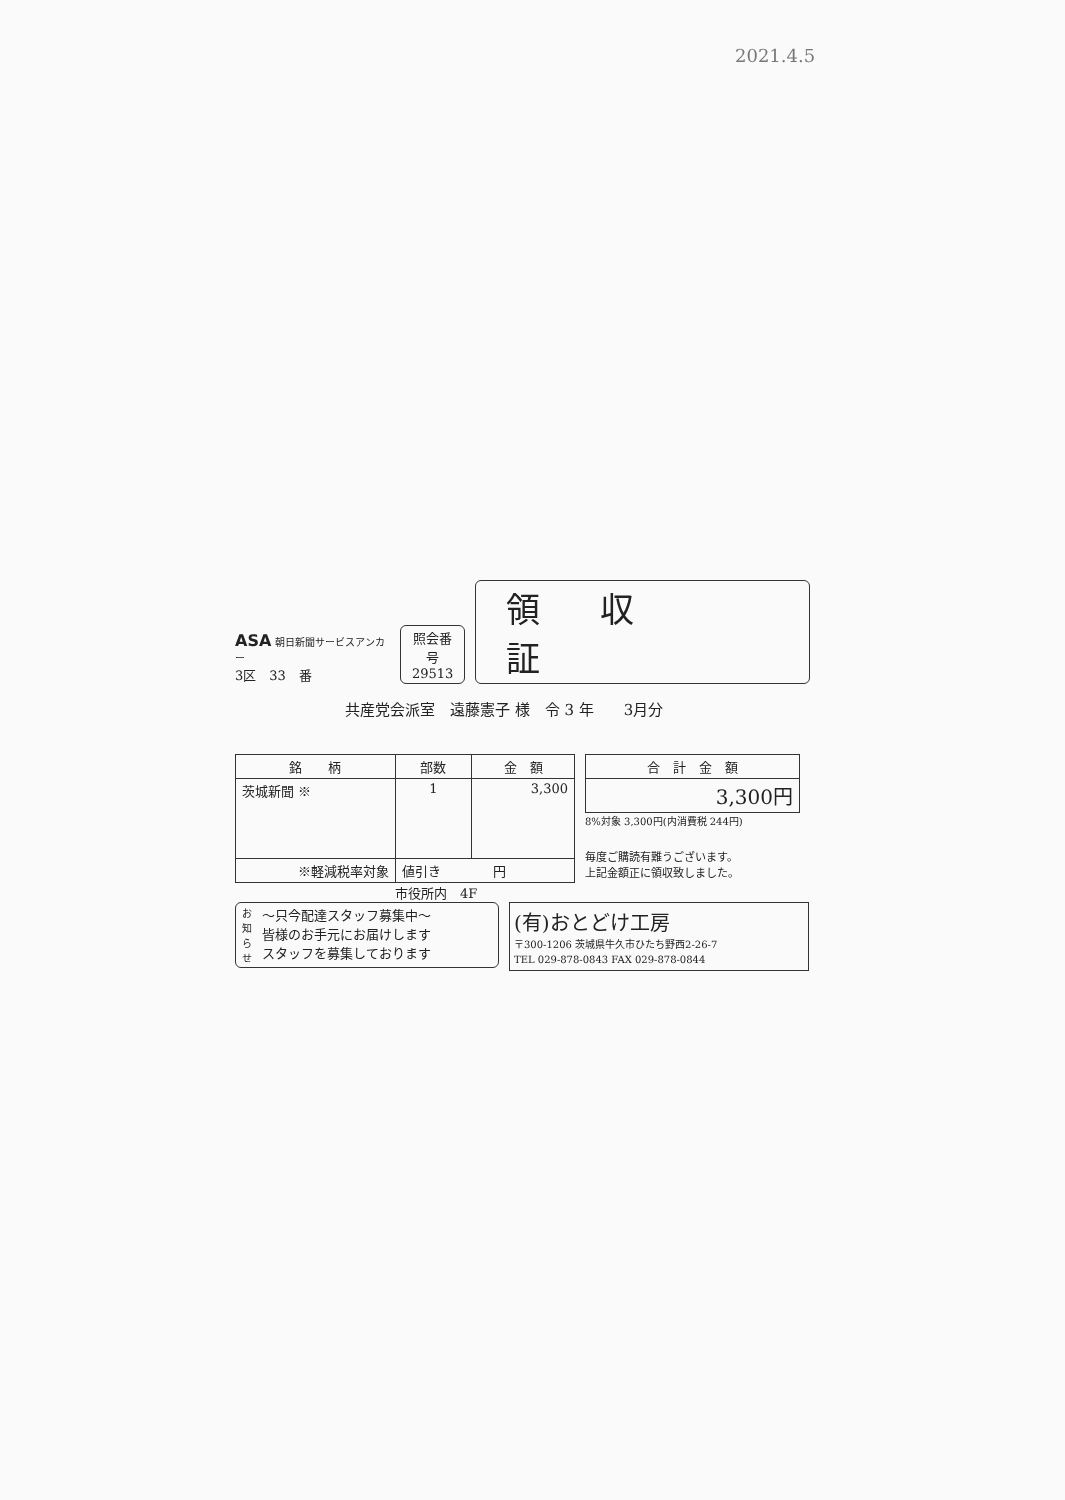2021.4.5
ASA 朝日新聞サービスアンカー
3区　33　番
照会番号
29513
領収証
共産党会派室　遠藤憲子 様　令 3 年　　3月分
| 銘 柄 | 部数 | 金 額 |
| --- | --- | --- |
| 茨城新聞 ※ | 1 | 3,300 |
| ※軽減税率対象 | 値引き 円 | |
| 合 計 金 額 |
| --- |
| 3,300円 |
8%対象 3,300円(内消費税 244円)
毎度ご購読有難うございます。
上記金額正に領収致しました。
市役所内　4F
お知らせ ～只今配達スタッフ募集中～
皆様のお手元にお届けします
スタッフを募集しております
(有)おとどけ工房
〒300-1206 茨城県牛久市ひたち野西2-26-7
TEL 029-878-0843 FAX 029-878-0844